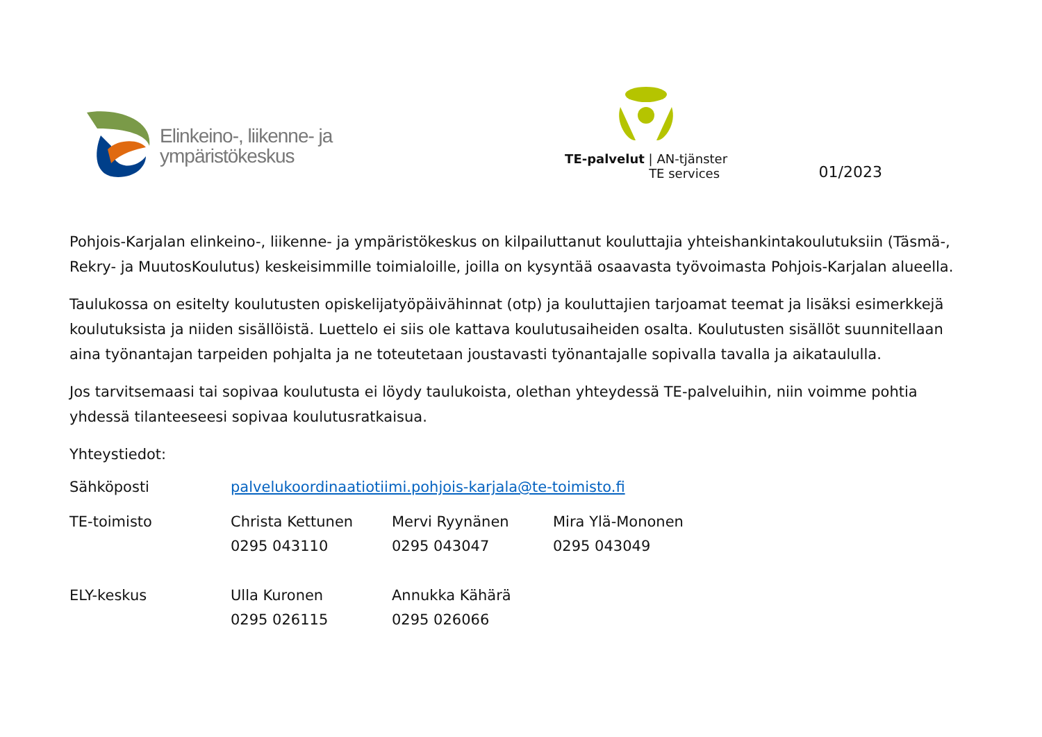Elinkeino-, liikenne- ja
ympäristökeskus
TE-palvelut | AN-tjänster
TE services
01/2023
Pohjois-Karjalan elinkeino-, liikenne- ja ympäristökeskus on kilpailuttanut kouluttajia yhteishankintakoulutuksiin (Täsmä-, Rekry- ja MuutosKoulutus) keskeisimmille toimialoille, joilla on kysyntää osaavasta työvoimasta Pohjois-Karjalan alueella.
Taulukossa on esitelty koulutusten opiskelijatyöpäivähinnat (otp) ja kouluttajien tarjoamat teemat ja lisäksi esimerkkejä koulutuksista ja niiden sisällöistä. Luettelo ei siis ole kattava koulutusaiheiden osalta. Koulutusten sisällöt suunnitellaan aina työnantajan tarpeiden pohjalta ja ne toteutetaan joustavasti työnantajalle sopivalla tavalla ja aikataululla.
Jos tarvitsemaasi tai sopivaa koulutusta ei löydy taulukoista, olethan yhteydessä TE-palveluihin, niin voimme pohtia yhdessä tilanteeseesi sopivaa koulutusratkaisua.
Yhteystiedot:
| Sähköposti | palvelukoordinaatiotiimi.pohjois-karjala@te-toimisto.fi | | |
| TE-toimisto | Christa Kettunen 0295 043110 | Mervi Ryynänen 0295 043047 | Mira Ylä-Mononen 0295 043049 |
| ELY-keskus | Ulla Kuronen 0295 026115 | Annukka Kähärä 0295 026066 | |